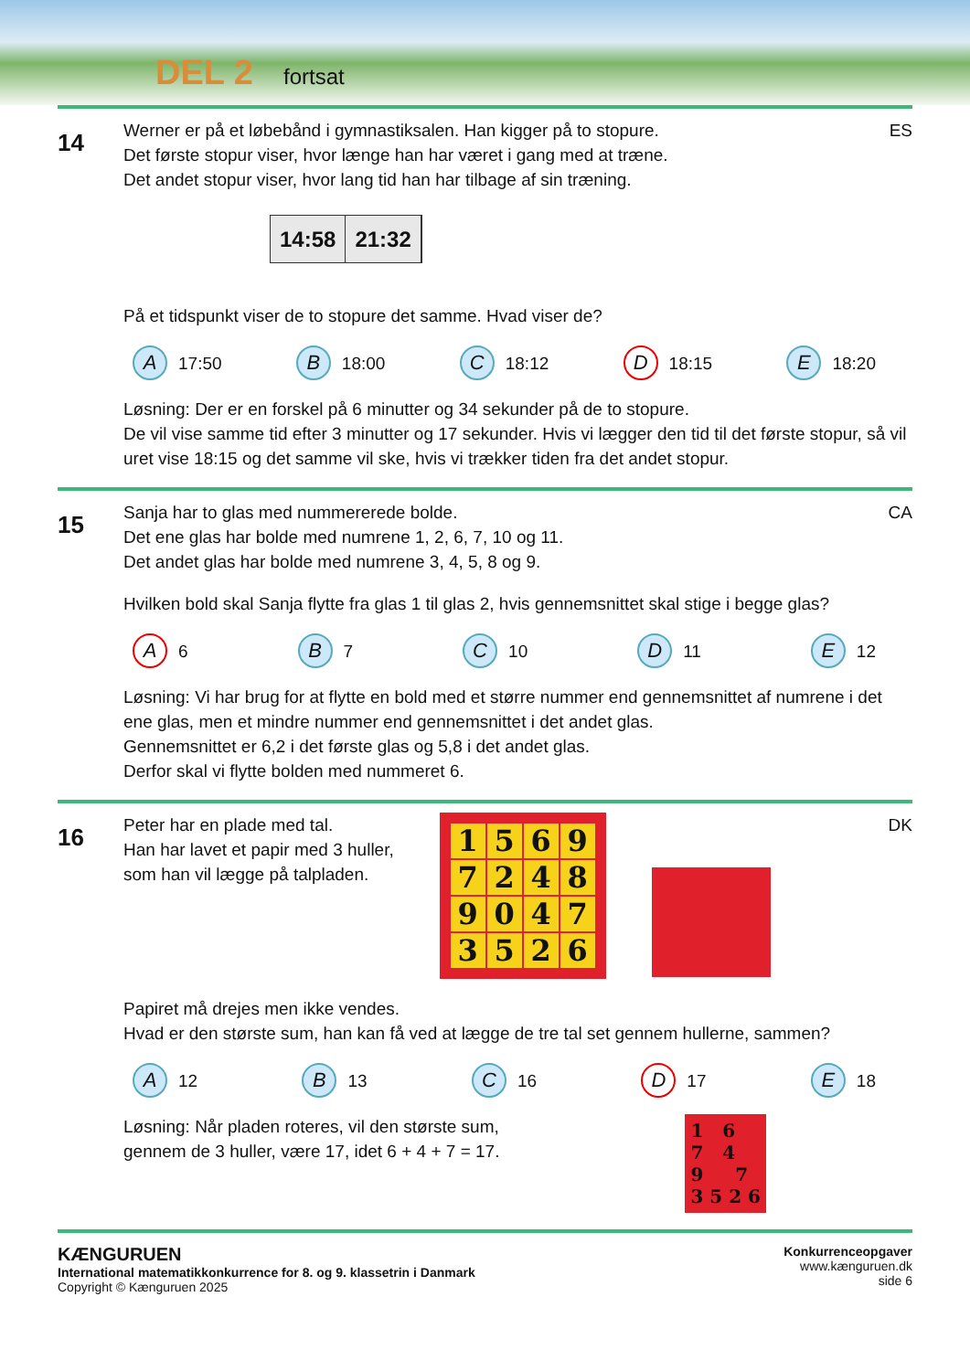DEL 2 fortsat
14
ES Werner er på et løbebånd i gymnastiksalen. Han kigger på to stopure.
Det første stopur viser, hvor længe han har været i gang med at træne.
Det andet stopur viser, hvor lang tid han har tilbage af sin træning.
14:58 21:32
På et tidspunkt viser de to stopure det samme. Hvad viser de?
A 17:50 B 18:00 C 18:12 D 18:15 E 18:20
Løsning: Der er en forskel på 6 minutter og 34 sekunder på de to stopure.
De vil vise samme tid efter 3 minutter og 17 sekunder. Hvis vi lægger den tid til det første stopur, så vil uret vise 18:15 og det samme vil ske, hvis vi trækker tiden fra det andet stopur.
15
CA Sanja har to glas med nummererede bolde.
Det ene glas har bolde med numrene 1, 2, 6, 7, 10 og 11.
Det andet glas har bolde med numrene 3, 4, 5, 8 og 9.
Hvilken bold skal Sanja flytte fra glas 1 til glas 2, hvis gennemsnittet skal stige i begge glas?
A 6 B 7 C 10 D 11 E 12
Løsning: Vi har brug for at flytte en bold med et større nummer end gennemsnittet af numrene i det ene glas, men et mindre nummer end gennemsnittet i det andet glas.
Gennemsnittet er 6,2 i det første glas og 5,8 i det andet glas.
Derfor skal vi flytte bolden med nummeret 6.
16
DK
Peter har en plade med tal.
Han har lavet et papir med 3 huller,
som han vil lægge på talpladen.
1
5
6
9
7
2
4
8
9
0
4
7
3
5
2
6
Papiret må drejes men ikke vendes.
Hvad er den største sum, han kan få ved at lægge de tre tal set gennem hullerne, sammen?
A 12 B 13 C 16 D 17 E 18
Løsning: Når pladen roteres, vil den største sum,
gennem de 3 huller, være 17, idet 6 + 4 + 7 = 17.
1 6
7 4
9 7
3 5 2 6
KÆNGURUEN
International matematikkonkurrence for 8. og 9. klassetrin i Danmark
Copyright © Kænguruen 2025
Konkurrenceopgaver
www.kænguruen.dk
side 6